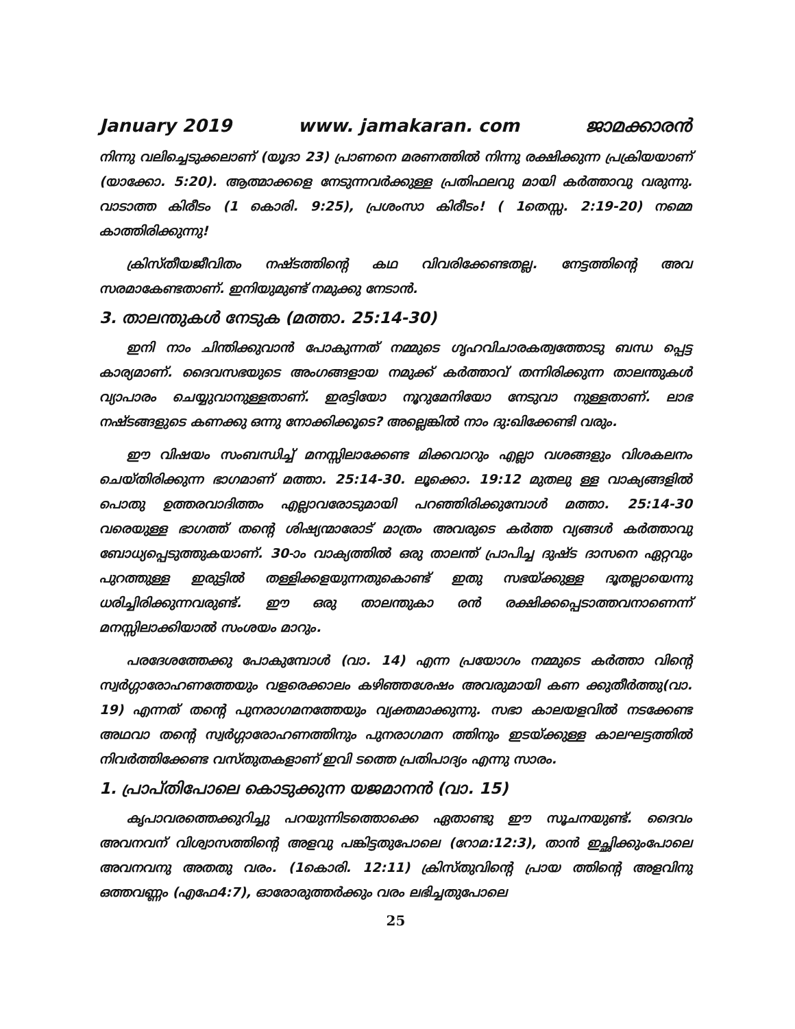January 2019 www. jamakaran. com ജാമക്കാരൻ
നിന്നു വലിച്ചെടുക്കലാണ് (യൂദാ 23) പ്രാണനെ മരണത്തിൽ നിന്നു രക്ഷിക്കുന്ന പ്രക്രിയയാണ് (യാക്കോ. 5:20). ആത്മാക്കളെ നേടുന്നവർക്കുള്ള പ്രതിഫലവു മായി കർത്താവു വരുന്നു. വാടാത്ത കിരീടം (1 കൊരി. 9:25), പ്രശംസാ കിരീടം! ( 1തെസ്സ. 2:19-20) നമ്മെ കാത്തിരിക്കുന്നു!
ക്രിസ്തീയജീവിതം നഷ്ടത്തിന്റെ കഥ വിവരിക്കേണ്ടതല്ല. നേട്ടത്തിന്റെ അവ സരമാകേണ്ടതാണ്. ഇനിയുമുണ്ട് നമുക്കു നേടാൻ.
3. താലന്തുകൾ നേടുക (മത്താ. 25:14-30)
ഇനി നാം ചിന്തിക്കുവാൻ പോകുന്നത് നമ്മുടെ ഗൃഹവിചാരകത്വത്തോടു ബന്ധ പ്പെട്ട കാര്യമാണ്. ദൈവസഭയുടെ അംഗങ്ങളായ നമുക്ക് കർത്താവ് തന്നിരിക്കുന്ന താലന്തുകൾ വ്യാപാരം ചെയ്യുവാനുള്ളതാണ്. ഇരട്ടിയോ നൂറുമേനിയോ നേടുവാ നുള്ളതാണ്. ലാഭ നഷ്ടങ്ങളുടെ കണക്കു ഒന്നു നോക്കിക്കൂടെ? അല്ലെങ്കിൽ നാം ദു:ഖിക്കേണ്ടി വരും.
ഈ വിഷയം സംബന്ധിച്ച് മനസ്സിലാക്കേണ്ട മിക്കവാറും എല്ലാ വശങ്ങളും വിശകലനം ചെയ്തിരിക്കുന്ന ഭാഗമാണ് മത്താ. 25:14-30. ലൂക്കൊ. 19:12 മുതലു ള്ള വാക്യങ്ങളിൽ പൊതു ഉത്തരവാദിത്തം എല്ലാവരോടുമായി പറഞ്ഞിരിക്കുമ്പോൾ മത്താ. 25:14-30 വരെയുള്ള ഭാഗത്ത് തന്റെ ശിഷ്യന്മാരോട് മാത്രം അവരുടെ കർത്ത വ്യങ്ങൾ കർത്താവു ബോധ്യപ്പെടുത്തുകയാണ്. 30-ാം വാക്യത്തിൽ ഒരു താലന്ത് പ്രാപിച്ച ദുഷ്ട ദാസനെ ഏറ്റവും പുറത്തുള്ള ഇരുട്ടിൽ തള്ളിക്കളയുന്നതുകൊണ്ട് ഇതു സഭയ്ക്കുള്ള ദൂതല്ലായെന്നു ധരിച്ചിരിക്കുന്നവരുണ്ട്. ഈ ഒരു താലന്തുകാ രൻ രക്ഷിക്കപ്പെടാത്തവനാണെന്ന് മനസ്സിലാക്കിയാൽ സംശയം മാറും.
പരദേശത്തേക്കു പോകുമ്പോൾ (വാ. 14) എന്ന പ്രയോഗം നമ്മുടെ കർത്താ വിന്റെ സ്വർഗ്ഗാരോഹണത്തേയും വളരെക്കാലം കഴിഞ്ഞശേഷം അവരുമായി കണ ക്കുതീർത്തു(വാ. 19) എന്നത് തന്റെ പുനരാഗമനത്തേയും വ്യക്തമാക്കുന്നു. സഭാ കാലയളവിൽ നടക്കേണ്ട അഥവാ തന്റെ സ്വർഗ്ഗാരോഹണത്തിനും പുനരാഗമന ത്തിനും ഇടയ്ക്കുള്ള കാലഘട്ടത്തിൽ നിവർത്തിക്കേണ്ട വസ്തുതകളാണ് ഇവി ടത്തെ പ്രതിപാദ്യം എന്നു സാരം.
1. പ്രാപ്തിപോലെ കൊടുക്കുന്ന യജമാനൻ (വാ. 15)
കൃപാവരത്തെക്കുറിച്ചു പറയുന്നിടത്തൊക്കെ ഏതാണ്ടു ഈ സൂചനയുണ്ട്. ദൈവം അവനവന് വിശ്വാസത്തിന്റെ അളവു പങ്കിട്ടതുപോലെ (റോമ:12:3), താൻ ഇച്ഛിക്കുംപോലെ അവനവനു അതതു വരം. (1കൊരി. 12:11) ക്രിസ്തുവിന്റെ പ്രായ ത്തിന്റെ അളവിനു ഒത്തവണ്ണം (എഫേ4:7), ഓരോരുത്തർക്കും വരം ലഭിച്ചതുപോലെ
25